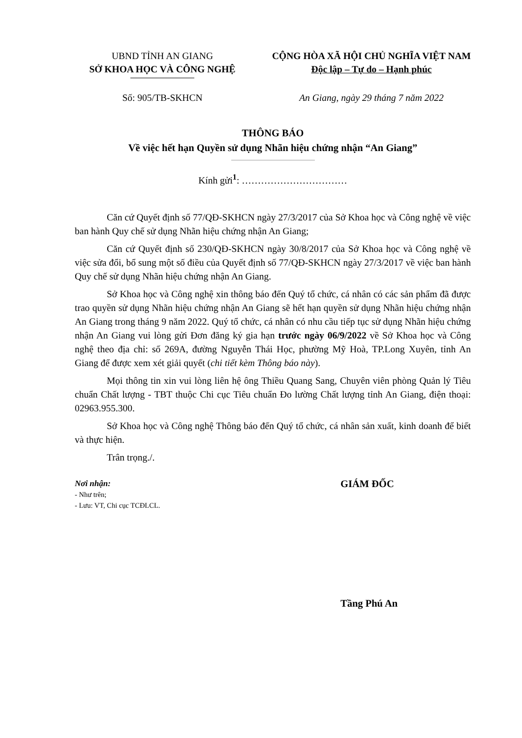UBND TỈNH AN GIANG
SỞ KHOA HỌC VÀ CÔNG NGHỆ
CỘNG HÒA XÃ HỘI CHỦ NGHĨA VIỆT NAM
Độc lập – Tự do – Hạnh phúc
Số: 905/TB-SKHCN An Giang, ngày 29 tháng 7 năm 2022
THÔNG BÁO
Về việc hết hạn Quyền sử dụng Nhãn hiệu chứng nhận “An Giang”
Kính gửi<sup>1</sup>: ……………………………
Căn cứ Quyết định số 77/QĐ-SKHCN ngày 27/3/2017 của Sở Khoa học và Công nghệ về việc ban hành Quy chế sử dụng Nhãn hiệu chứng nhận An Giang;
Căn cứ Quyết định số 230/QĐ-SKHCN ngày 30/8/2017 của Sở Khoa học và Công nghệ về việc sửa đổi, bổ sung một số điều của Quyết định số 77/QĐ-SKHCN ngày 27/3/2017 về việc ban hành Quy chế sử dụng Nhãn hiệu chứng nhận An Giang.
Sở Khoa học và Công nghệ xin thông báo đến Quý tổ chức, cá nhân có các sản phẩm đã được trao quyền sử dụng Nhãn hiệu chứng nhận An Giang sẽ hết hạn quyền sử dụng Nhãn hiệu chứng nhận An Giang trong tháng 9 năm 2022. Quý tổ chức, cá nhân có nhu cầu tiếp tục sử dụng Nhãn hiệu chứng nhận An Giang vui lòng gửi Đơn đăng ký gia hạn trước ngày 06/9/2022 về Sở Khoa học và Công nghệ theo địa chỉ: số 269A, đường Nguyễn Thái Học, phường Mỹ Hoà, TP.Long Xuyên, tỉnh An Giang để được xem xét giải quyết (chi tiết kèm Thông báo này).
Mọi thông tin xin vui lòng liên hệ ông Thiều Quang Sang, Chuyên viên phòng Quản lý Tiêu chuẩn Chất lượng - TBT thuộc Chi cục Tiêu chuẩn Đo lường Chất lượng tỉnh An Giang, điện thoại: 02963.955.300.
Sở Khoa học và Công nghệ Thông báo đến Quý tổ chức, cá nhân sản xuất, kinh doanh để biết và thực hiện.
Trân trọng./.
Nơi nhận:
- Như trên;
- Lưu: VT, Chi cục TCĐLCL.
GIÁM ĐỐC
Tầng Phú An